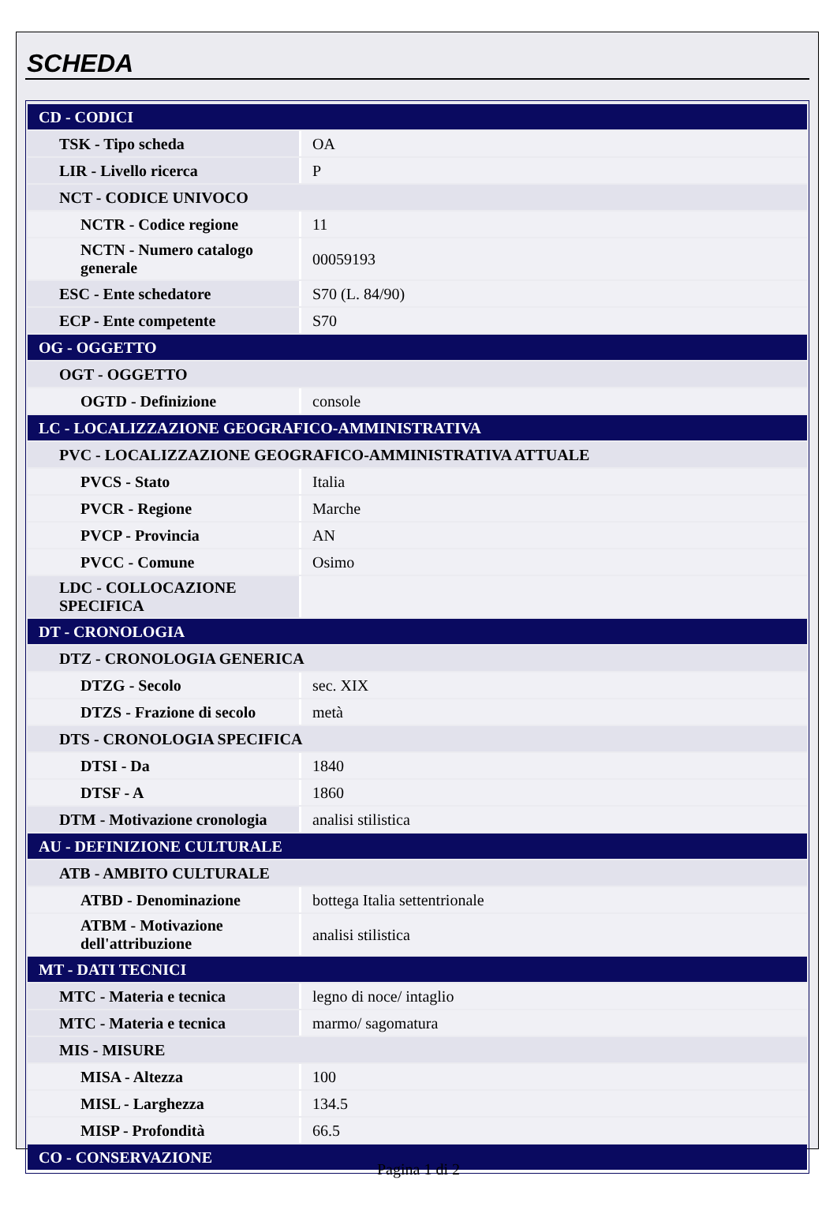SCHEDA
| CD - CODICI | |
| TSK - Tipo scheda | OA |
| LIR - Livello ricerca | P |
| NCT - CODICE UNIVOCO | |
| NCTR - Codice regione | 11 |
| NCTN - Numero catalogo generale | 00059193 |
| ESC - Ente schedatore | S70 (L. 84/90) |
| ECP - Ente competente | S70 |
| OG - OGGETTO | |
| OGT - OGGETTO | |
| OGTD - Definizione | console |
| LC - LOCALIZZAZIONE GEOGRAFICO-AMMINISTRATIVA | |
| PVC - LOCALIZZAZIONE GEOGRAFICO-AMMINISTRATIVA ATTUALE | |
| PVCS - Stato | Italia |
| PVCR - Regione | Marche |
| PVCP - Provincia | AN |
| PVCC - Comune | Osimo |
| LDC - COLLOCAZIONE SPECIFICA | |
| DT - CRONOLOGIA | |
| DTZ - CRONOLOGIA GENERICA | |
| DTZG - Secolo | sec. XIX |
| DTZS - Frazione di secolo | metà |
| DTS - CRONOLOGIA SPECIFICA | |
| DTSI - Da | 1840 |
| DTSF - A | 1860 |
| DTM - Motivazione cronologia | analisi stilistica |
| AU - DEFINIZIONE CULTURALE | |
| ATB - AMBITO CULTURALE | |
| ATBD - Denominazione | bottega Italia settentrionale |
| ATBM - Motivazione dell'attribuzione | analisi stilistica |
| MT - DATI TECNICI | |
| MTC - Materia e tecnica | legno di noce/ intaglio |
| MTC - Materia e tecnica | marmo/ sagomatura |
| MIS - MISURE | |
| MISA - Altezza | 100 |
| MISL - Larghezza | 134.5 |
| MISP - Profondità | 66.5 |
| CO - CONSERVAZIONE | |
Pagina 1 di 2